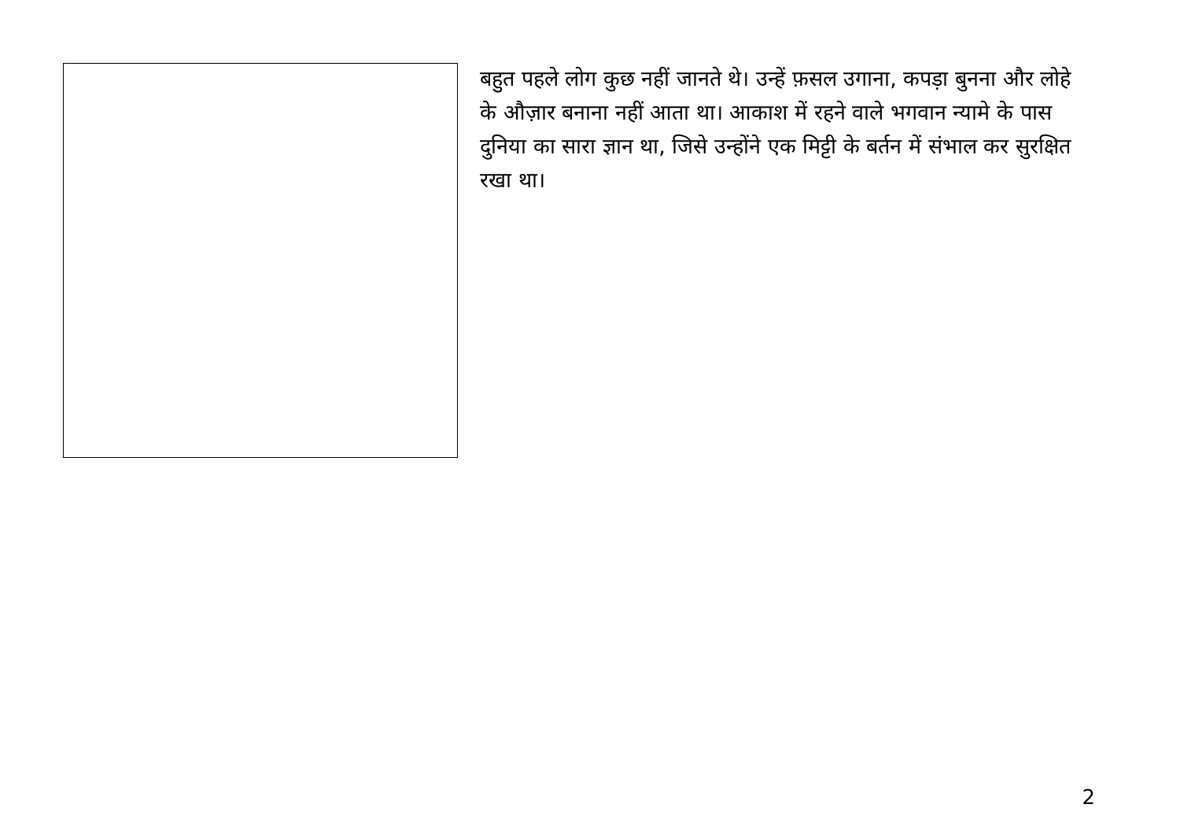बहुत पहले लोग कुछ नहीं जानते थे। उन्हें फ़सल उगाना, कपड़ा बुनना और लोहे के औज़ार बनाना नहीं आता था। आकाश में रहने वाले भगवान न्यामे के पास दुनिया का सारा ज्ञान था, जिसे उन्होंने एक मिट्टी के बर्तन में संभाल कर सुरक्षित रखा था।
2